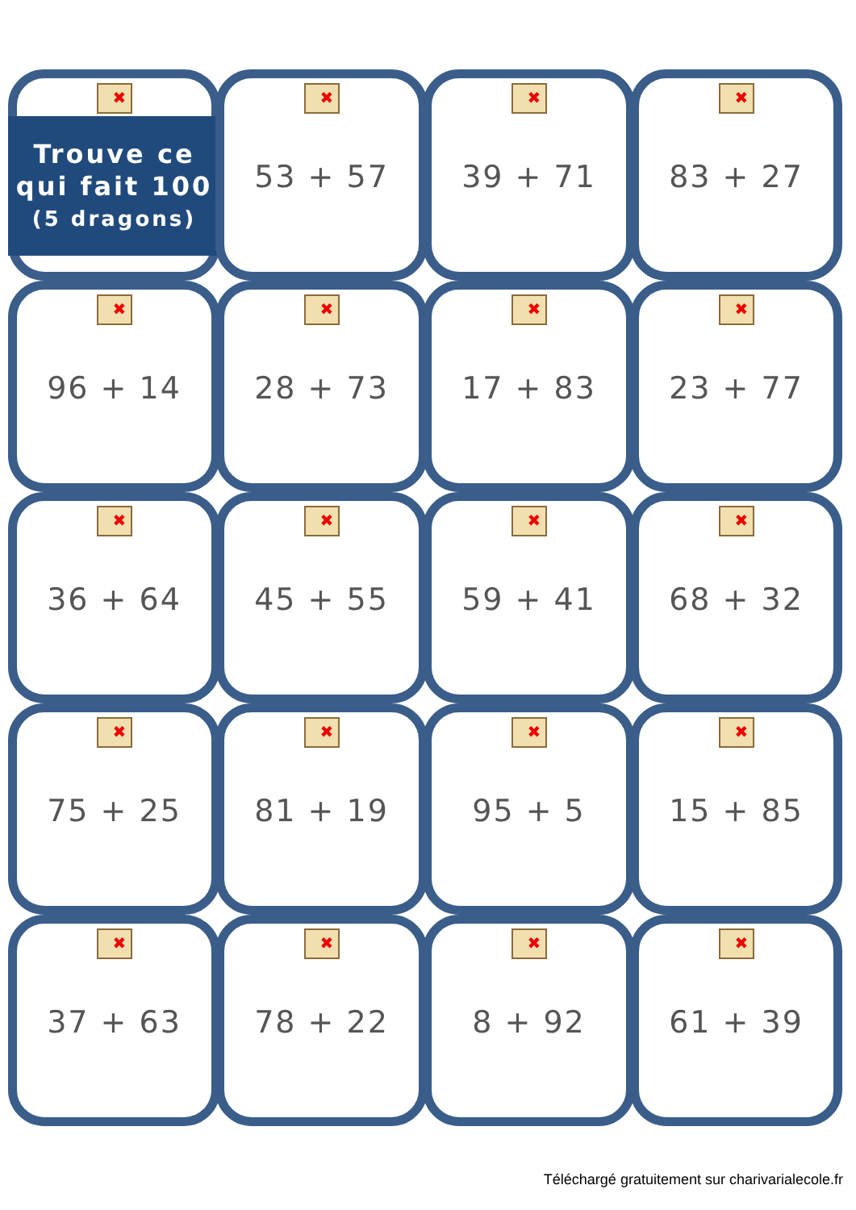✖
Trouve ce
qui fait 100
(5 dragons)
✖
53 + 57
✖
39 + 71
✖
83 + 27
✖
96 + 14
✖
28 + 73
✖
17 + 83
✖
23 + 77
✖
36 + 64
✖
45 + 55
✖
59 + 41
✖
68 + 32
✖
75 + 25
✖
81 + 19
✖
95 + 5
✖
15 + 85
✖
37 + 63
✖
78 + 22
✖
8 + 92
✖
61 + 39
Téléchargé gratuitement sur charivarialecole.fr